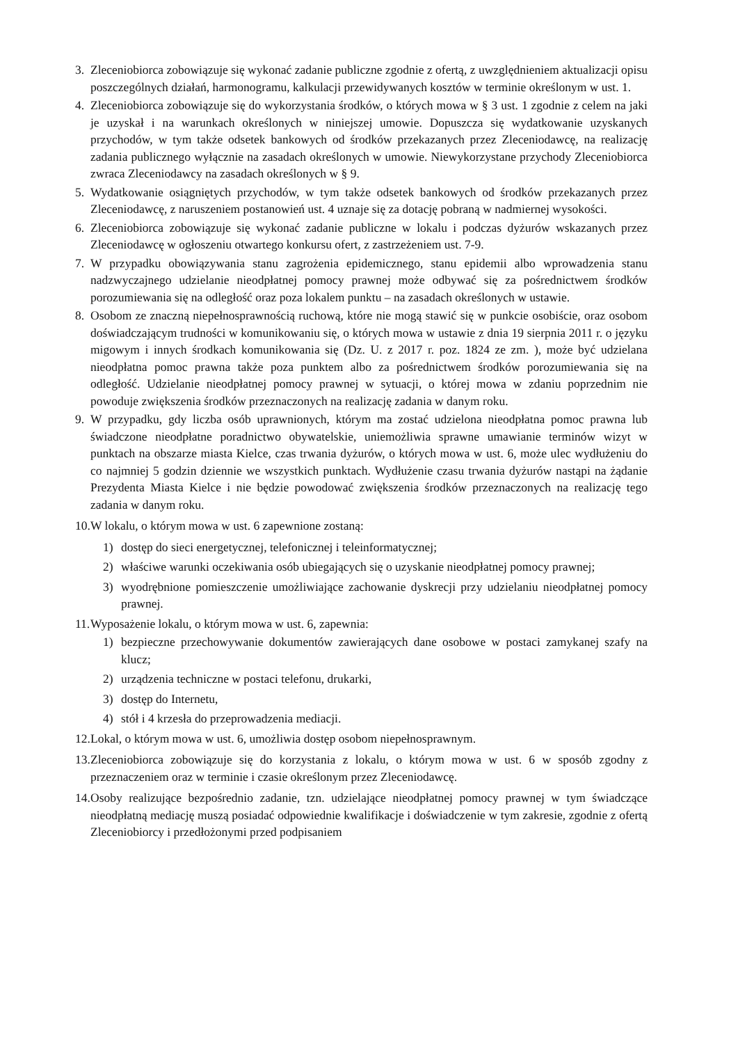3. Zleceniobiorca zobowiązuje się wykonać zadanie publiczne zgodnie z ofertą, z uwzględnieniem aktualizacji opisu poszczególnych działań, harmonogramu, kalkulacji przewidywanych kosztów w terminie określonym w ust. 1.
4. Zleceniobiorca zobowiązuje się do wykorzystania środków, o których mowa w § 3 ust. 1 zgodnie z celem na jaki je uzyskał i na warunkach określonych w niniejszej umowie. Dopuszcza się wydatkowanie uzyskanych przychodów, w tym także odsetek bankowych od środków przekazanych przez Zleceniodawcę, na realizację zadania publicznego wyłącznie na zasadach określonych w umowie. Niewykorzystane przychody Zleceniobiorca zwraca Zleceniodawcy na zasadach określonych w § 9.
5. Wydatkowanie osiągniętych przychodów, w tym także odsetek bankowych od środków przekazanych przez Zleceniodawcę, z naruszeniem postanowień ust. 4 uznaje się za dotację pobraną w nadmiernej wysokości.
6. Zleceniobiorca zobowiązuje się wykonać zadanie publiczne w lokalu i podczas dyżurów wskazanych przez Zleceniodawcę w ogłoszeniu otwartego konkursu ofert, z zastrzeżeniem ust. 7-9.
7. W przypadku obowiązywania stanu zagrożenia epidemicznego, stanu epidemii albo wprowadzenia stanu nadzwyczajnego udzielanie nieodpłatnej pomocy prawnej może odbywać się za pośrednictwem środków porozumiewania się na odległość oraz poza lokalem punktu – na zasadach określonych w ustawie.
8. Osobom ze znaczną niepełnosprawnością ruchową, które nie mogą stawić się w punkcie osobiście, oraz osobom doświadczającym trudności w komunikowaniu się, o których mowa w ustawie z dnia 19 sierpnia 2011 r. o języku migowym i innych środkach komunikowania się (Dz. U. z 2017 r. poz. 1824 ze zm. ), może być udzielana nieodpłatna pomoc prawna także poza punktem albo za pośrednictwem środków porozumiewania się na odległość. Udzielanie nieodpłatnej pomocy prawnej w sytuacji, o której mowa w zdaniu poprzednim nie powoduje zwiększenia środków przeznaczonych na realizację zadania w danym roku.
9. W przypadku, gdy liczba osób uprawnionych, którym ma zostać udzielona nieodpłatna pomoc prawna lub świadczone nieodpłatne poradnictwo obywatelskie, uniemożliwia sprawne umawianie terminów wizyt w punktach na obszarze miasta Kielce, czas trwania dyżurów, o których mowa w ust. 6, może ulec wydłużeniu do co najmniej 5 godzin dziennie we wszystkich punktach. Wydłużenie czasu trwania dyżurów nastąpi na żądanie Prezydenta Miasta Kielce i nie będzie powodować zwiększenia środków przeznaczonych na realizację tego zadania w danym roku.
10. W lokalu, o którym mowa w ust. 6 zapewnione zostaną:
1) dostęp do sieci energetycznej, telefonicznej i teleinformatycznej;
2) właściwe warunki oczekiwania osób ubiegających się o uzyskanie nieodpłatnej pomocy prawnej;
3) wyodrębnione pomieszczenie umożliwiające zachowanie dyskrecji przy udzielaniu nieodpłatnej pomocy prawnej.
11. Wyposażenie lokalu, o którym mowa w ust. 6, zapewnia:
1) bezpieczne przechowywanie dokumentów zawierających dane osobowe w postaci zamykanej szafy na klucz;
2) urządzenia techniczne w postaci telefonu, drukarki,
3) dostęp do Internetu,
4) stół i 4 krzesła do przeprowadzenia mediacji.
12. Lokal, o którym mowa w ust. 6, umożliwia dostęp osobom niepełnosprawnym.
13. Zleceniobiorca zobowiązuje się do korzystania z lokalu, o którym mowa w ust. 6 w sposób zgodny z przeznaczeniem oraz w terminie i czasie określonym przez Zleceniodawcę.
14. Osoby realizujące bezpośrednio zadanie, tzn. udzielające nieodpłatnej pomocy prawnej w tym świadczące nieodpłatną mediację muszą posiadać odpowiednie kwalifikacje i doświadczenie w tym zakresie, zgodnie z ofertą Zleceniobiorcy i przedłożonymi przed podpisaniem